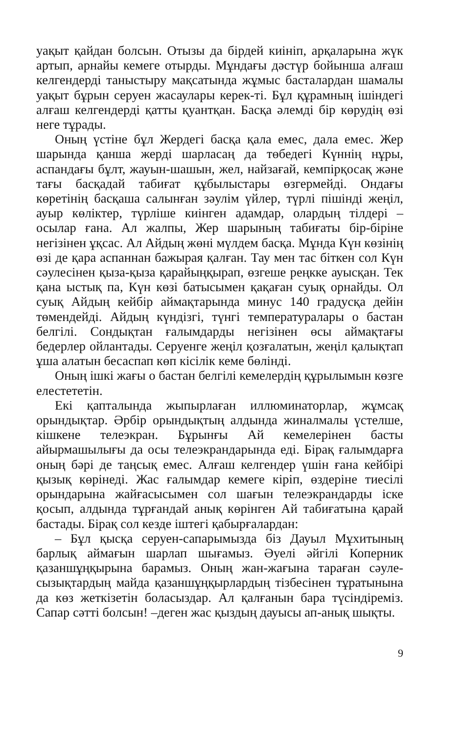уақыт қайдан болсын. Отызы да бірдей киініп, арқаларына жүк артып, арнайы кемеге отырды. Мұндағы дәстүр бойынша алғаш келгендерді таныстыру мақсатында жұмыс басталардан шамалы уақыт бұрын серуен жасаулары керек-ті. Бұл құрамның ішіндегі алғаш келгендерді қатты қуантқан. Басқа әлемді бір көрудің өзі неге тұрады.
Оның үстіне бұл Жердегі басқа қала емес, дала емес. Жер шарында қанша жерді шарласаң да төбедегі Күннің нұры, аспандағы бұлт, жауын-шашын, жел, найзағай, кемпірқосақ және тағы басқадай табиғат құбылыстары өзгермейді. Ондағы көретінің басқаша салынған зәулім үйлер, түрлі пішінді жеңіл, ауыр көліктер, түрліше киінген адамдар, олардың тілдері – осылар ғана. Ал жалпы, Жер шарының табиғаты бір-біріне негізінен ұқсас. Ал Айдың жөні мүлдем басқа. Мұнда Күн көзінің өзі де қара аспаннан бажырая қалған. Тау мен тас біткен сол Күн сәулесінен қыза-қыза қарайыңқырап, өзгеше реңкке ауысқан. Тек қана ыстық па, Күн көзі батысымен қақаған суық орнайды. Ол суық Айдың кейбір аймақтарында минус 140 градусқа дейін төмендейді. Айдың күндізгі, түнгі температуралары о бастан белгілі. Сондықтан ғалымдарды негізінен өсы аймақтағы бедерлер ойлантады. Серуенге жеңіл қозғалатын, жеңіл қалықтап ұша алатын бесаспап көп кісілік кеме бөлінді.
Оның ішкі жағы о бастан белгілі кемелердің құрылымын көзге елестететін.
Екі қапталында жыпырлаған иллюминаторлар, жұмсақ орындықтар. Әрбір орындықтың алдында жиналмалы үстелше, кішкене телеэкран. Бұрынғы Ай кемелерінен басты айырмашылығы да осы телеэкрандарында еді. Бірақ ғалымдарға оның бәрі де таңсық емес. Алғаш келгендер үшін ғана кейбірі қызық көрінеді. Жас ғалымдар кемеге кіріп, өздеріне тиесілі орындарына жайғасысымен сол шағын телеэкрандарды іске қосып, алдында тұрғандай анық көрінген Ай табиғатына қарай бастады. Бірақ сол кезде іштегі қабырғалардан:
– Бұл қысқа серуен-сапарымызда біз Дауыл Мұхитының барлық аймағын шарлап шығамыз. Әуелі әйгілі Коперник қазаншұңқырына барамыз. Оның жан-жағына тараған сәуле-сызықтардың майда қазаншұңқырлардың тізбесінен тұратынына да көз жеткізетін боласыздар. Ал қалғанын бара түсіндіреміз. Сапар сәтті болсын! –деген жас қыздың дауысы ап-анық шықты.
9